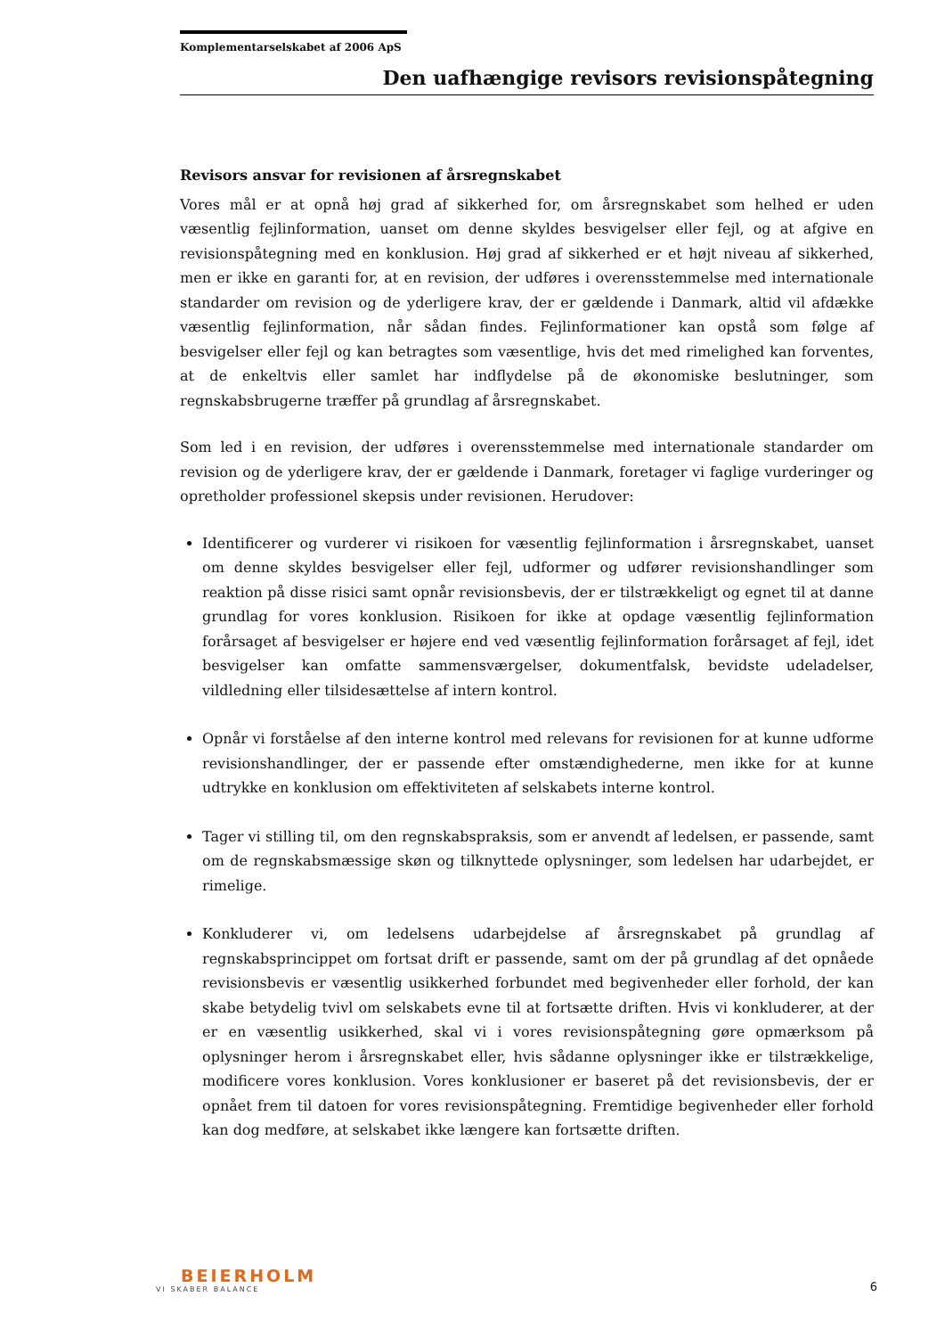Komplementarselskabet af 2006 ApS
Den uafhængige revisors revisionspåtegning
Revisors ansvar for revisionen af årsregnskabet
Vores mål er at opnå høj grad af sikkerhed for, om årsregnskabet som helhed er uden væsentlig fejlinformation, uanset om denne skyldes besvigelser eller fejl, og at afgive en revisionspåtegning med en konklusion. Høj grad af sikkerhed er et højt niveau af sikkerhed, men er ikke en garanti for, at en revision, der udføres i overensstemmelse med internationale standarder om revision og de yderligere krav, der er gældende i Danmark, altid vil afdække væsentlig fejlinformation, når sådan findes. Fejlinformationer kan opstå som følge af besvigelser eller fejl og kan betragtes som væsentlige, hvis det med rimelighed kan forventes, at de enkeltvis eller samlet har indflydelse på de økonomiske beslutninger, som regnskabsbrugerne træffer på grundlag af årsregnskabet.
Som led i en revision, der udføres i overensstemmelse med internationale standarder om revision og de yderligere krav, der er gældende i Danmark, foretager vi faglige vurderinger og opretholder professionel skepsis under revisionen. Herudover:
Identificerer og vurderer vi risikoen for væsentlig fejlinformation i årsregnskabet, uanset om denne skyldes besvigelser eller fejl, udformer og udfører revisionshandlinger som reaktion på disse risici samt opnår revisionsbevis, der er tilstrækkeligt og egnet til at danne grundlag for vores konklusion. Risikoen for ikke at opdage væsentlig fejlinformation forårsaget af besvigelser er højere end ved væsentlig fejlinformation forårsaget af fejl, idet besvigelser kan omfatte sammensværgelser, dokumentfalsk, bevidste udeladelser, vildledning eller tilsidesættelse af intern kontrol.
Opnår vi forståelse af den interne kontrol med relevans for revisionen for at kunne udforme revisionshandlinger, der er passende efter omstændighederne, men ikke for at kunne udtrykke en konklusion om effektiviteten af selskabets interne kontrol.
Tager vi stilling til, om den regnskabspraksis, som er anvendt af ledelsen, er passende, samt om de regnskabsmæssige skøn og tilknyttede oplysninger, som ledelsen har udarbejdet, er rimelige.
Konkluderer vi, om ledelsens udarbejdelse af årsregnskabet på grundlag af regnskabsprincippet om fortsat drift er passende, samt om der på grundlag af det opnåede revisionsbevis er væsentlig usikkerhed forbundet med begivenheder eller forhold, der kan skabe betydelig tvivl om selskabets evne til at fortsætte driften. Hvis vi konkluderer, at der er en væsentlig usikkerhed, skal vi i vores revisionspåtegning gøre opmærksom på oplysninger herom i årsregnskabet eller, hvis sådanne oplysninger ikke er tilstrækkelige, modificere vores konklusion. Vores konklusioner er baseret på det revisionsbevis, der er opnået frem til datoen for vores revisionspåtegning. Fremtidige begivenheder eller forhold kan dog medføre, at selskabet ikke længere kan fortsætte driften.
BEIERHOLM
VI SKABER BALANCE
6